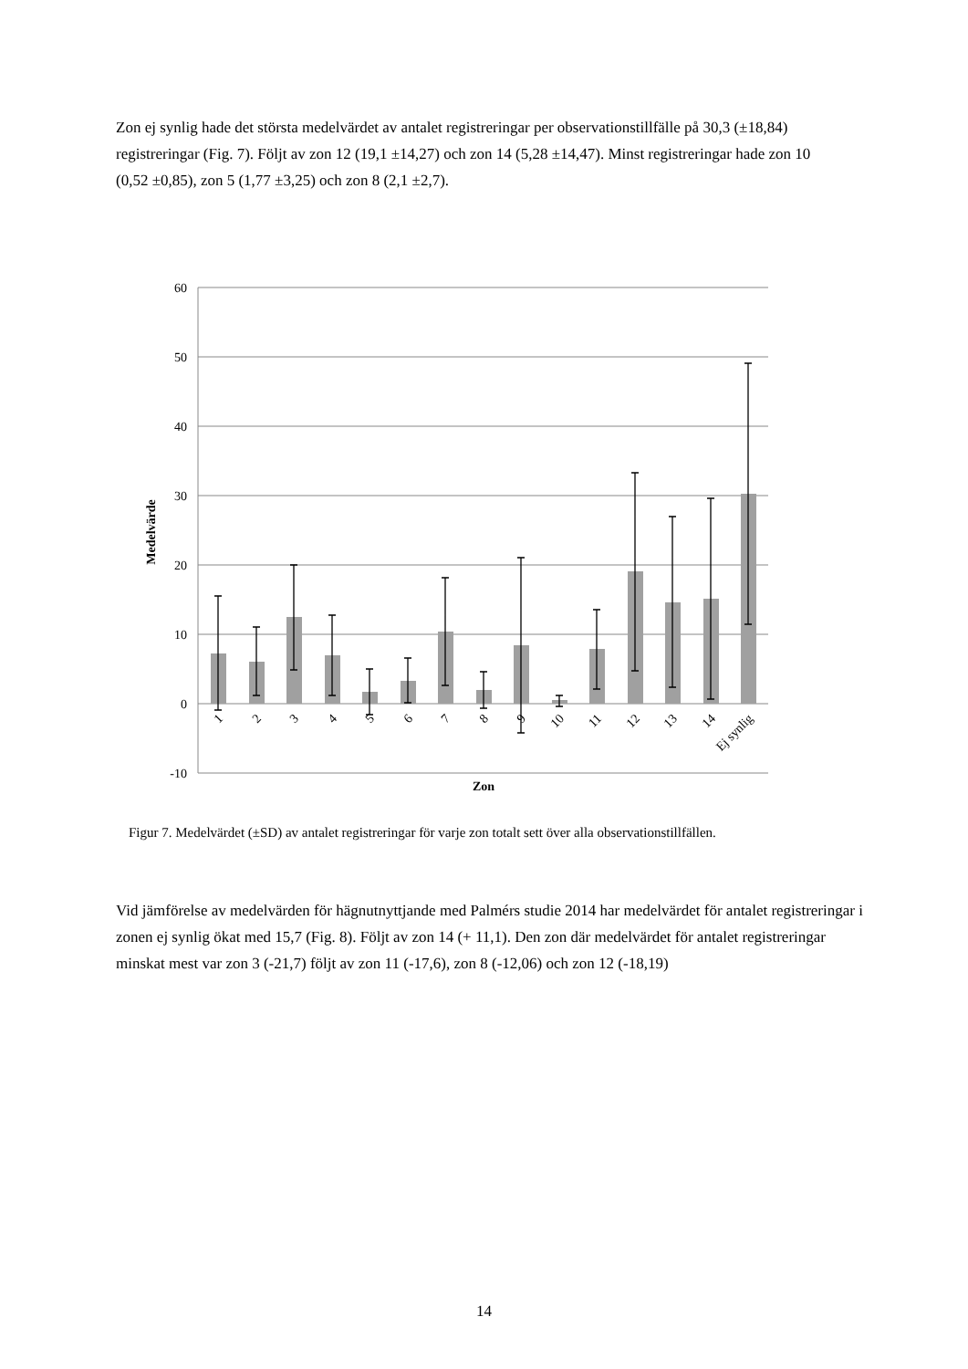Zon ej synlig hade det största medelvärdet av antalet registreringar per observationstillfälle på 30,3 (±18,84) registreringar (Fig. 7). Följt av zon 12 (19,1 ±14,27) och zon 14 (5,28 ±14,47). Minst registreringar hade zon 10 (0,52 ±0,85), zon 5 (1,77 ±3,25) och zon 8 (2,1 ±2,7).
60
50
40
30
20
10
0
-10
Medelvärde
Zon
1
2
3
4
5
6
7
8
9
10
11
12
13
14
Ej synlig
Figur 7. Medelvärdet (±SD) av antalet registreringar för varje zon totalt sett över alla observationstillfällen.
Vid jämförelse av medelvärden för hägnutnyttjande med Palmérs studie 2014 har medelvärdet för antalet registreringar i zonen ej synlig ökat med 15,7 (Fig. 8). Följt av zon 14 (+ 11,1). Den zon där medelvärdet för antalet registreringar minskat mest var zon 3 (-21,7) följt av zon 11 (-17,6), zon 8 (-12,06) och zon 12 (-18,19)
14